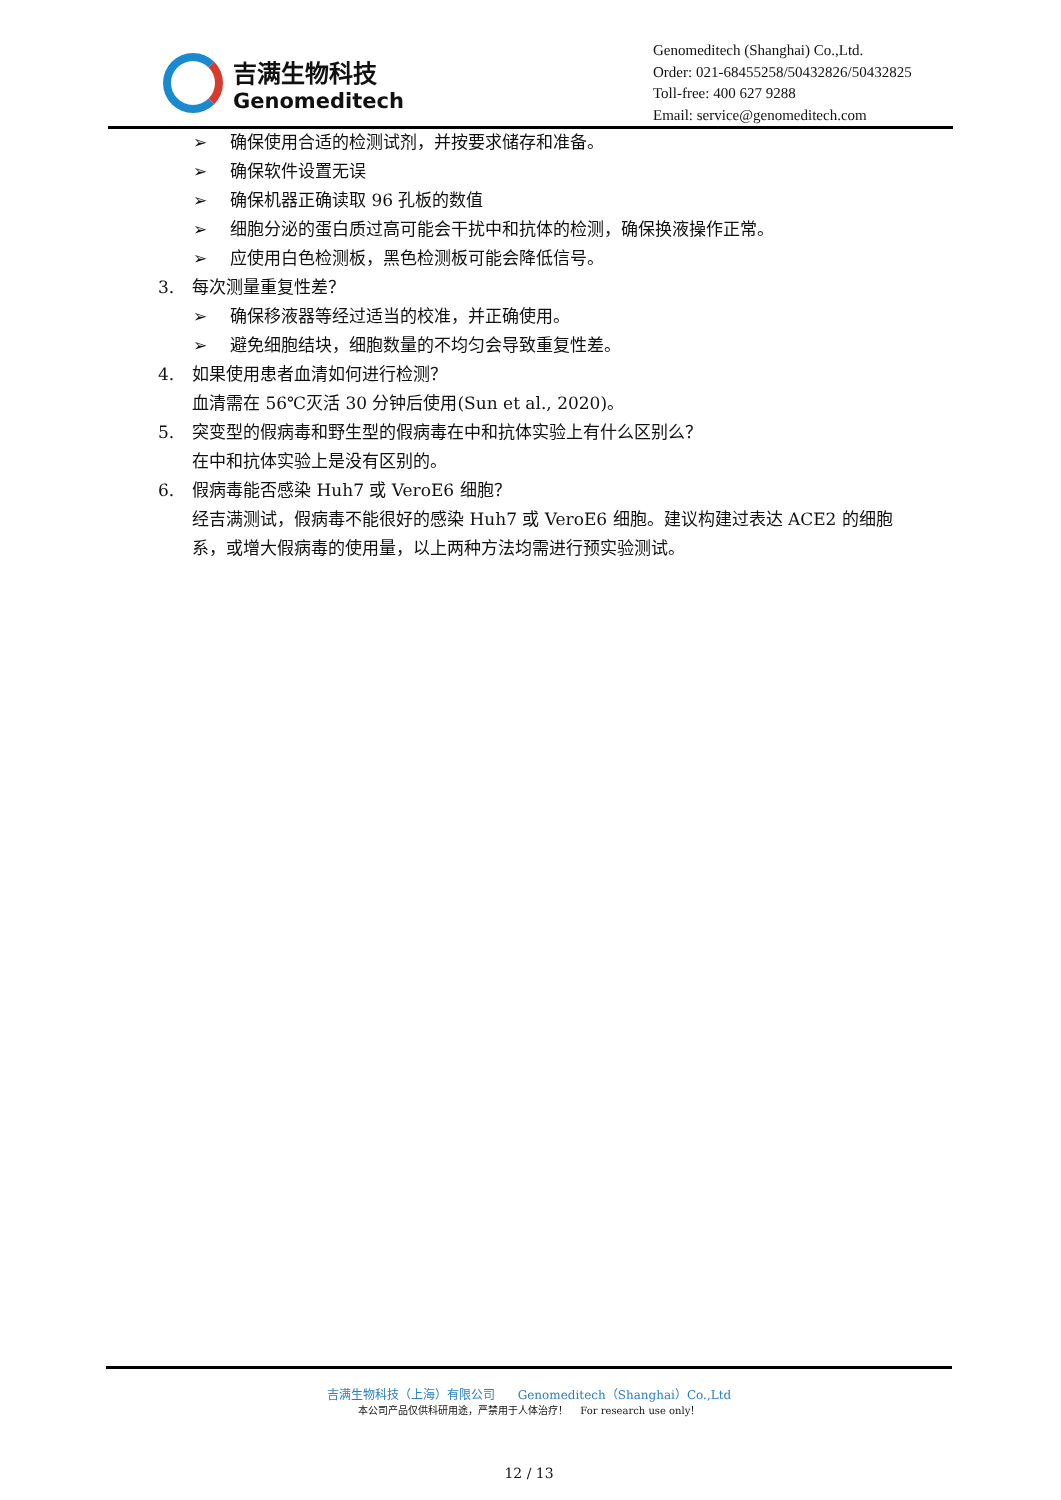吉满生物科技
Genomeditech
Genomeditech (Shanghai) Co.,Ltd.
Order: 021-68455258/50432826/50432825
Toll-free: 400 627 9288
Email: service@genomeditech.com
➢ 确保使用合适的检测试剂，并按要求储存和准备。
➢ 确保软件设置无误
➢ 确保机器正确读取 96 孔板的数值
➢ 细胞分泌的蛋白质过高可能会干扰中和抗体的检测，确保换液操作正常。
➢ 应使用白色检测板，黑色检测板可能会降低信号。
3. 每次测量重复性差？
➢ 确保移液器等经过适当的校准，并正确使用。
➢ 避免细胞结块，细胞数量的不均匀会导致重复性差。
4. 如果使用患者血清如何进行检测？
血清需在 56℃灭活 30 分钟后使用(Sun et al., 2020)。
5. 突变型的假病毒和野生型的假病毒在中和抗体实验上有什么区别么？
在中和抗体实验上是没有区别的。
6. 假病毒能否感染 Huh7 或 VeroE6 细胞？
经吉满测试，假病毒不能很好的感染 Huh7 或 VeroE6 细胞。建议构建过表达 ACE2 的细胞系，或增大假病毒的使用量，以上两种方法均需进行预实验测试。
吉满生物科技（上海）有限公司 Genomeditech（Shanghai）Co.,Ltd
本公司产品仅供科研用途，严禁用于人体治疗！ For research use only！
12 / 13